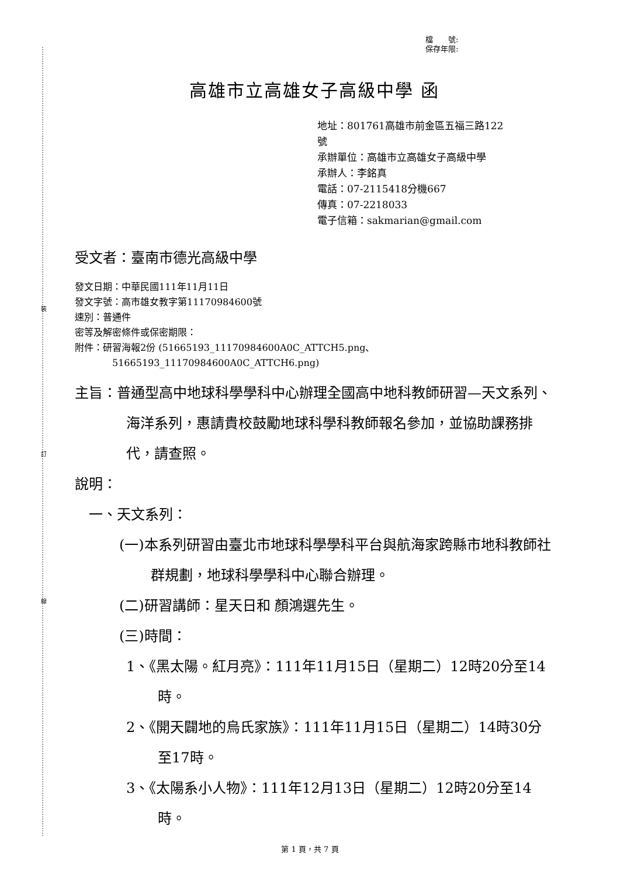裝
訂
線
檔　　號:
保存年限:
高雄市立高雄女子高級中學 函
地址：801761高雄市前金區五福三路122
號
承辦單位：高雄市立高雄女子高級中學
承辦人：李銘真
電話：07-2115418分機667
傳真：07-2218033
電子信箱：sakmarian@gmail.com
受文者：臺南市德光高級中學
發文日期：中華民國111年11月11日
發文字號：高市雄女教字第11170984600號
速別：普通件
密等及解密條件或保密期限：
附件：研習海報2份 (51665193_11170984600A0C_ATTCH5.png、
51665193_11170984600A0C_ATTCH6.png)
主旨：普通型高中地球科學學科中心辦理全國高中地科教師研習—天文系列、海洋系列，惠請貴校鼓勵地球科學科教師報名參加，並協助課務排代，請查照。
說明：
一、天文系列：
(一)本系列研習由臺北市地球科學學科平台與航海家跨縣市地科教師社群規劃，地球科學學科中心聯合辦理。
(二)研習講師：星天日和 顏鴻選先生。
(三)時間：
1、《黑太陽。紅月亮》：111年11月15日（星期二）12時20分至14時。
2、《開天闢地的烏氏家族》：111年11月15日（星期二）14時30分至17時。
3、《太陽系小人物》：111年12月13日（星期二）12時20分至14時。
第 1 頁，共 7 頁